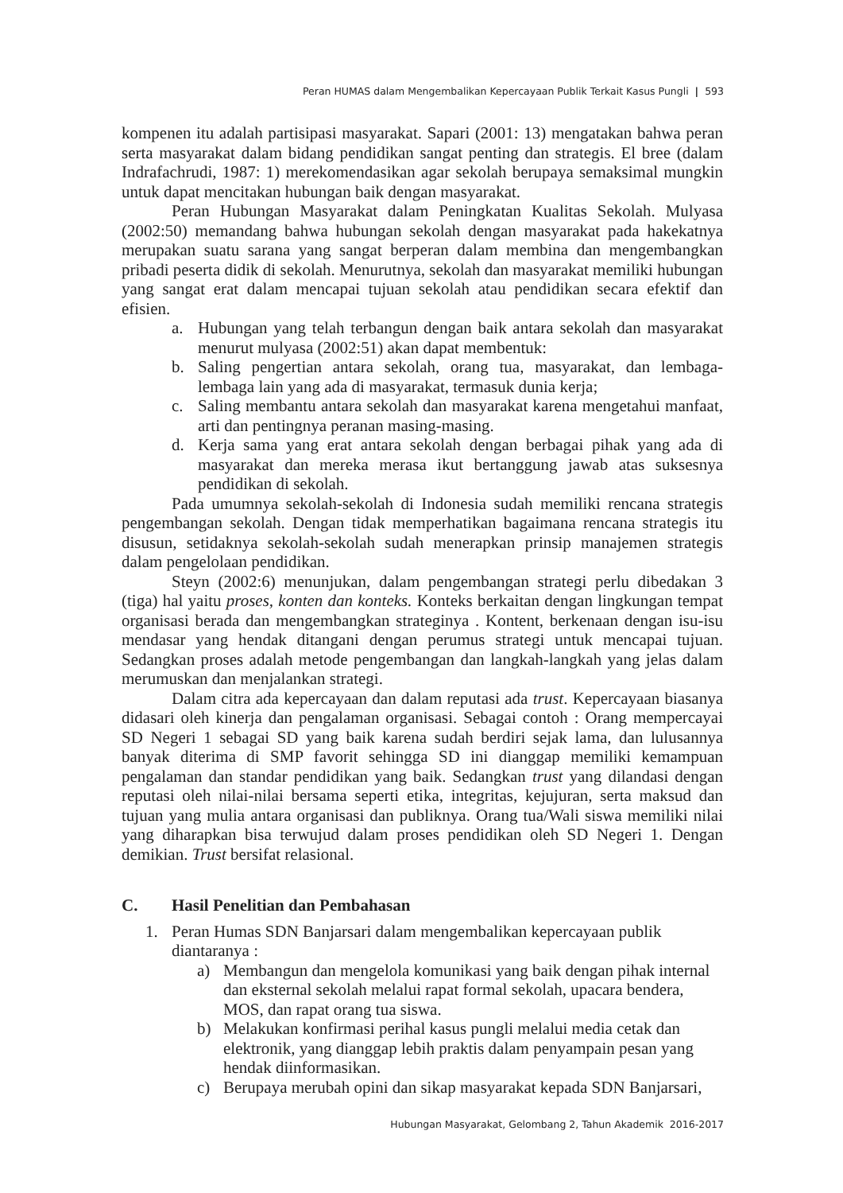Peran HUMAS dalam Mengembalikan Kepercayaan Publik Terkait Kasus Pungli | 593
kompenen itu adalah partisipasi masyarakat. Sapari (2001: 13) mengatakan bahwa peran serta masyarakat dalam bidang pendidikan sangat penting dan strategis. El bree (dalam Indrafachrudi, 1987: 1) merekomendasikan agar sekolah berupaya semaksimal mungkin untuk dapat mencitakan hubungan baik dengan masyarakat.
Peran Hubungan Masyarakat dalam Peningkatan Kualitas Sekolah. Mulyasa (2002:50) memandang bahwa hubungan sekolah dengan masyarakat pada hakekatnya merupakan suatu sarana yang sangat berperan dalam membina dan mengembangkan pribadi peserta didik di sekolah. Menurutnya, sekolah dan masyarakat memiliki hubungan yang sangat erat dalam mencapai tujuan sekolah atau pendidikan secara efektif dan efisien.
a. Hubungan yang telah terbangun dengan baik antara sekolah dan masyarakat menurut mulyasa (2002:51) akan dapat membentuk:
b. Saling pengertian antara sekolah, orang tua, masyarakat, dan lembaga-lembaga lain yang ada di masyarakat, termasuk dunia kerja;
c. Saling membantu antara sekolah dan masyarakat karena mengetahui manfaat, arti dan pentingnya peranan masing-masing.
d. Kerja sama yang erat antara sekolah dengan berbagai pihak yang ada di masyarakat dan mereka merasa ikut bertanggung jawab atas suksesnya pendidikan di sekolah.
Pada umumnya sekolah-sekolah di Indonesia sudah memiliki rencana strategis pengembangan sekolah. Dengan tidak memperhatikan bagaimana rencana strategis itu disusun, setidaknya sekolah-sekolah sudah menerapkan prinsip manajemen strategis dalam pengelolaan pendidikan.
Steyn (2002:6) menunjukan, dalam pengembangan strategi perlu dibedakan 3 (tiga) hal yaitu proses, konten dan konteks. Konteks berkaitan dengan lingkungan tempat organisasi berada dan mengembangkan strateginya . Kontent, berkenaan dengan isu-isu mendasar yang hendak ditangani dengan perumus strategi untuk mencapai tujuan. Sedangkan proses adalah metode pengembangan dan langkah-langkah yang jelas dalam merumuskan dan menjalankan strategi.
Dalam citra ada kepercayaan dan dalam reputasi ada trust. Kepercayaan biasanya didasari oleh kinerja dan pengalaman organisasi. Sebagai contoh : Orang mempercayai SD Negeri 1 sebagai SD yang baik karena sudah berdiri sejak lama, dan lulusannya banyak diterima di SMP favorit sehingga SD ini dianggap memiliki kemampuan pengalaman dan standar pendidikan yang baik. Sedangkan trust yang dilandasi dengan reputasi oleh nilai-nilai bersama seperti etika, integritas, kejujuran, serta maksud dan tujuan yang mulia antara organisasi dan publiknya. Orang tua/Wali siswa memiliki nilai yang diharapkan bisa terwujud dalam proses pendidikan oleh SD Negeri 1. Dengan demikian. Trust bersifat relasional.
C. Hasil Penelitian dan Pembahasan
1. Peran Humas SDN Banjarsari dalam mengembalikan kepercayaan publik diantaranya :
a) Membangun dan mengelola komunikasi yang baik dengan pihak internal dan eksternal sekolah melalui rapat formal sekolah, upacara bendera, MOS, dan rapat orang tua siswa.
b) Melakukan konfirmasi perihal kasus pungli melalui media cetak dan elektronik, yang dianggap lebih praktis dalam penyampain pesan yang hendak diinformasikan.
c) Berupaya merubah opini dan sikap masyarakat kepada SDN Banjarsari,
Hubungan Masyarakat, Gelombang 2, Tahun Akademik 2016-2017